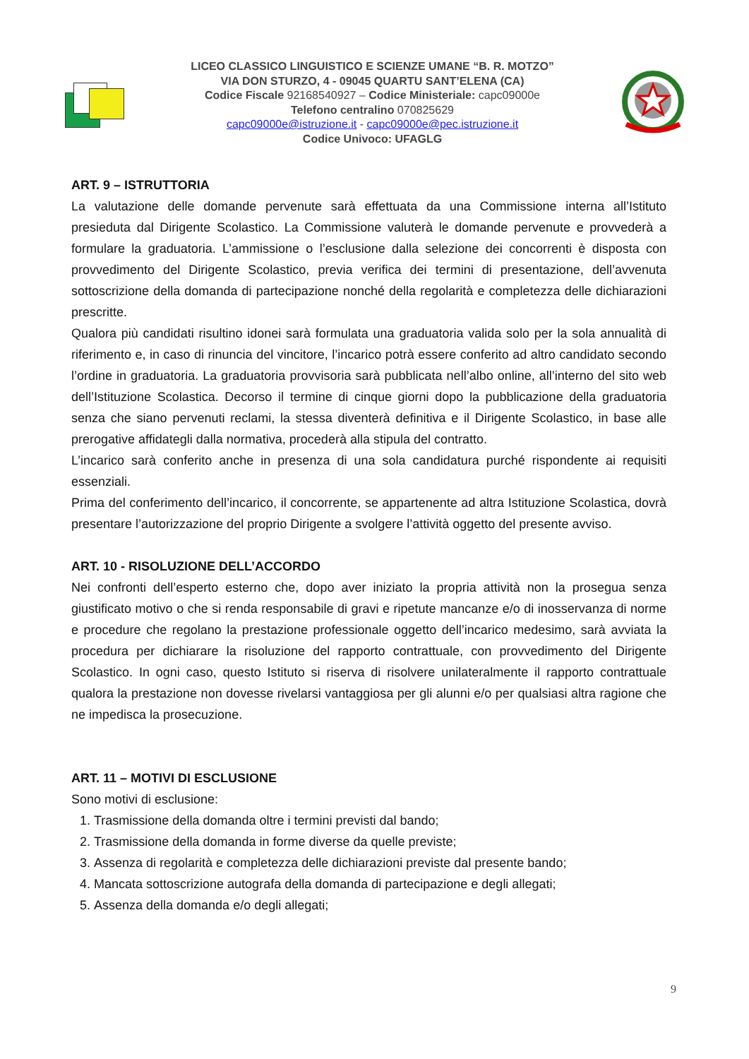LICEO CLASSICO LINGUISTICO E SCIENZE UMANE “B. R. MOTZO”
VIA DON STURZO, 4 - 09045 QUARTU SANT’ELENA (CA)
Codice Fiscale 92168540927 – Codice Ministeriale: capc09000e
Telefono centralino 070825629
capc09000e@istruzione.it - capc09000e@pec.istruzione.it
Codice Univoco: UFAGLG
ART. 9 – ISTRUTTORIA
La valutazione delle domande pervenute sarà effettuata da una Commissione interna all’Istituto presieduta dal Dirigente Scolastico. La Commissione valuterà le domande pervenute e provvederà a formulare la graduatoria. L’ammissione o l’esclusione dalla selezione dei concorrenti è disposta con provvedimento del Dirigente Scolastico, previa verifica dei termini di presentazione, dell’avvenuta sottoscrizione della domanda di partecipazione nonché della regolarità e completezza delle dichiarazioni prescritte.
Qualora più candidati risultino idonei sarà formulata una graduatoria valida solo per la sola annualità di riferimento e, in caso di rinuncia del vincitore, l’incarico potrà essere conferito ad altro candidato secondo l’ordine in graduatoria. La graduatoria provvisoria sarà pubblicata nell’albo online, all’interno del sito web dell’Istituzione Scolastica. Decorso il termine di cinque giorni dopo la pubblicazione della graduatoria senza che siano pervenuti reclami, la stessa diventerà definitiva e il Dirigente Scolastico, in base alle prerogative affidategli dalla normativa, procederà alla stipula del contratto.
L’incarico sarà conferito anche in presenza di una sola candidatura purché rispondente ai requisiti essenziali.
Prima del conferimento dell’incarico, il concorrente, se appartenente ad altra Istituzione Scolastica, dovrà presentare l’autorizzazione del proprio Dirigente a svolgere l’attività oggetto del presente avviso.
ART. 10 - RISOLUZIONE DELL’ACCORDO
Nei confronti dell’esperto esterno che, dopo aver iniziato la propria attività non la prosegua senza giustificato motivo o che si renda responsabile di gravi e ripetute mancanze e/o di inosservanza di norme e procedure che regolano la prestazione professionale oggetto dell’incarico medesimo, sarà avviata la procedura per dichiarare la risoluzione del rapporto contrattuale, con provvedimento del Dirigente Scolastico. In ogni caso, questo Istituto si riserva di risolvere unilateralmente il rapporto contrattuale qualora la prestazione non dovesse rivelarsi vantaggiosa per gli alunni e/o per qualsiasi altra ragione che ne impedisca la prosecuzione.
ART. 11 – MOTIVI DI ESCLUSIONE
Sono motivi di esclusione:
1. Trasmissione della domanda oltre i termini previsti dal bando;
2. Trasmissione della domanda in forme diverse da quelle previste;
3. Assenza di regolarità e completezza delle dichiarazioni previste dal presente bando;
4. Mancata sottoscrizione autografa della domanda di partecipazione e degli allegati;
5. Assenza della domanda e/o degli allegati;
9